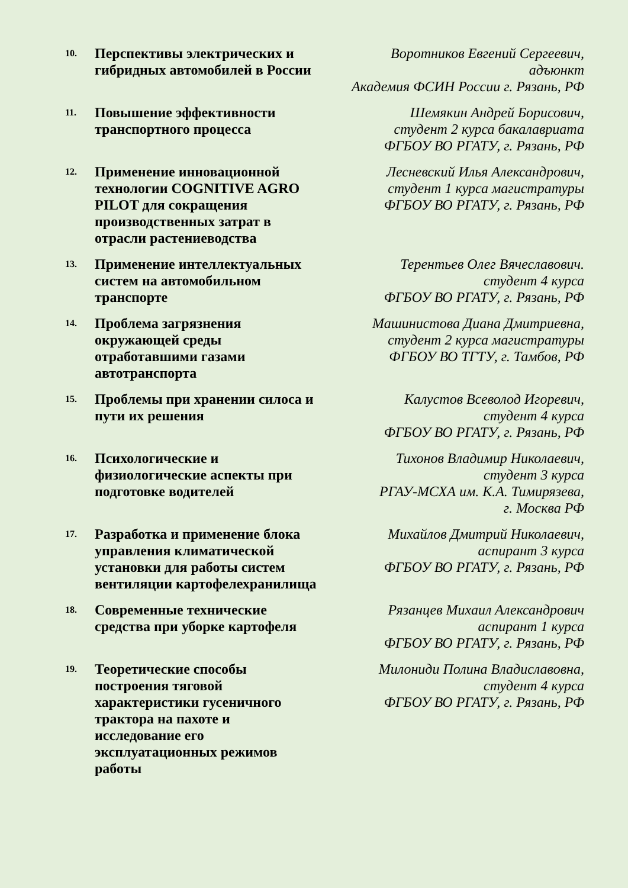| 10. | Перспективы электрических и гибридных автомобилей в России | Воротников Евгений Сергеевич, адъюнкт Академия ФСИН России г. Рязань, РФ |
| 11. | Повышение эффективности транспортного процесса | Шемякин Андрей Борисович, студент 2 курса бакалавриата ФГБОУ ВО РГАТУ, г. Рязань, РФ |
| 12. | Применение инновационной технологии COGNITIVE AGRO PILOT для сокращения производственных затрат в отрасли растениеводства | Лесневский Илья Александрович, студент 1 курса магистратуры ФГБОУ ВО РГАТУ, г. Рязань, РФ |
| 13. | Применение интеллектуальных систем на автомобильном транспорте | Терентьев Олег Вячеславович. студент 4 курса ФГБОУ ВО РГАТУ, г. Рязань, РФ |
| 14. | Проблема загрязнения окружающей среды отработавшими газами автотранспорта | Машинистова Диана Дмитриевна, студент 2 курса магистратуры ФГБОУ ВО ТГТУ, г. Тамбов, РФ |
| 15. | Проблемы при хранении силоса и пути их решения | Калустов Всеволод Игоревич, студент 4 курса ФГБОУ ВО РГАТУ, г. Рязань, РФ |
| 16. | Психологические и физиологические аспекты при подготовке водителей | Тихонов Владимир Николаевич, студент 3 курса РГАУ-МСХА им. К.А. Тимирязева, г. Москва РФ |
| 17. | Разработка и применение блока управления климатической установки для работы систем вентиляции картофелехранилища | Михайлов Дмитрий Николаевич, аспирант 3 курса ФГБОУ ВО РГАТУ, г. Рязань, РФ |
| 18. | Современные технические средства при уборке картофеля | Рязанцев Михаил Александрович аспирант 1 курса ФГБОУ ВО РГАТУ, г. Рязань, РФ |
| 19. | Теоретические способы построения тяговой характеристики гусеничного трактора на пахоте и исследование его эксплуатационных режимов работы | Милониди Полина Владиславовна, студент 4 курса ФГБОУ ВО РГАТУ, г. Рязань, РФ |